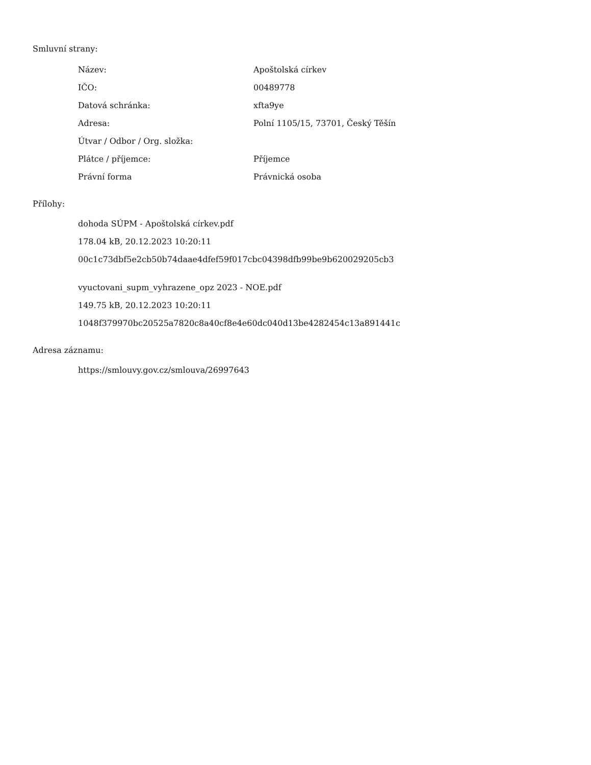Smluvní strany:
| Název: | Apoštolská církev |
| IČO: | 00489778 |
| Datová schránka: | xfta9ye |
| Adresa: | Polní 1105/15, 73701, Český Těšín |
| Útvar / Odbor / Org. složka: | |
| Plátce / příjemce: | Příjemce |
| Právní forma | Právnická osoba |
Přílohy:
dohoda SÚPM - Apoštolská církev.pdf
178.04 kB, 20.12.2023 10:20:11
00c1c73dbf5e2cb50b74daae4dfef59f017cbc04398dfb99be9b620029205cb3
vyuctovani_supm_vyhrazene_opz 2023 - NOE.pdf
149.75 kB, 20.12.2023 10:20:11
1048f379970bc20525a7820c8a40cf8e4e60dc040d13be4282454c13a891441c
Adresa záznamu:
https://smlouvy.gov.cz/smlouva/26997643